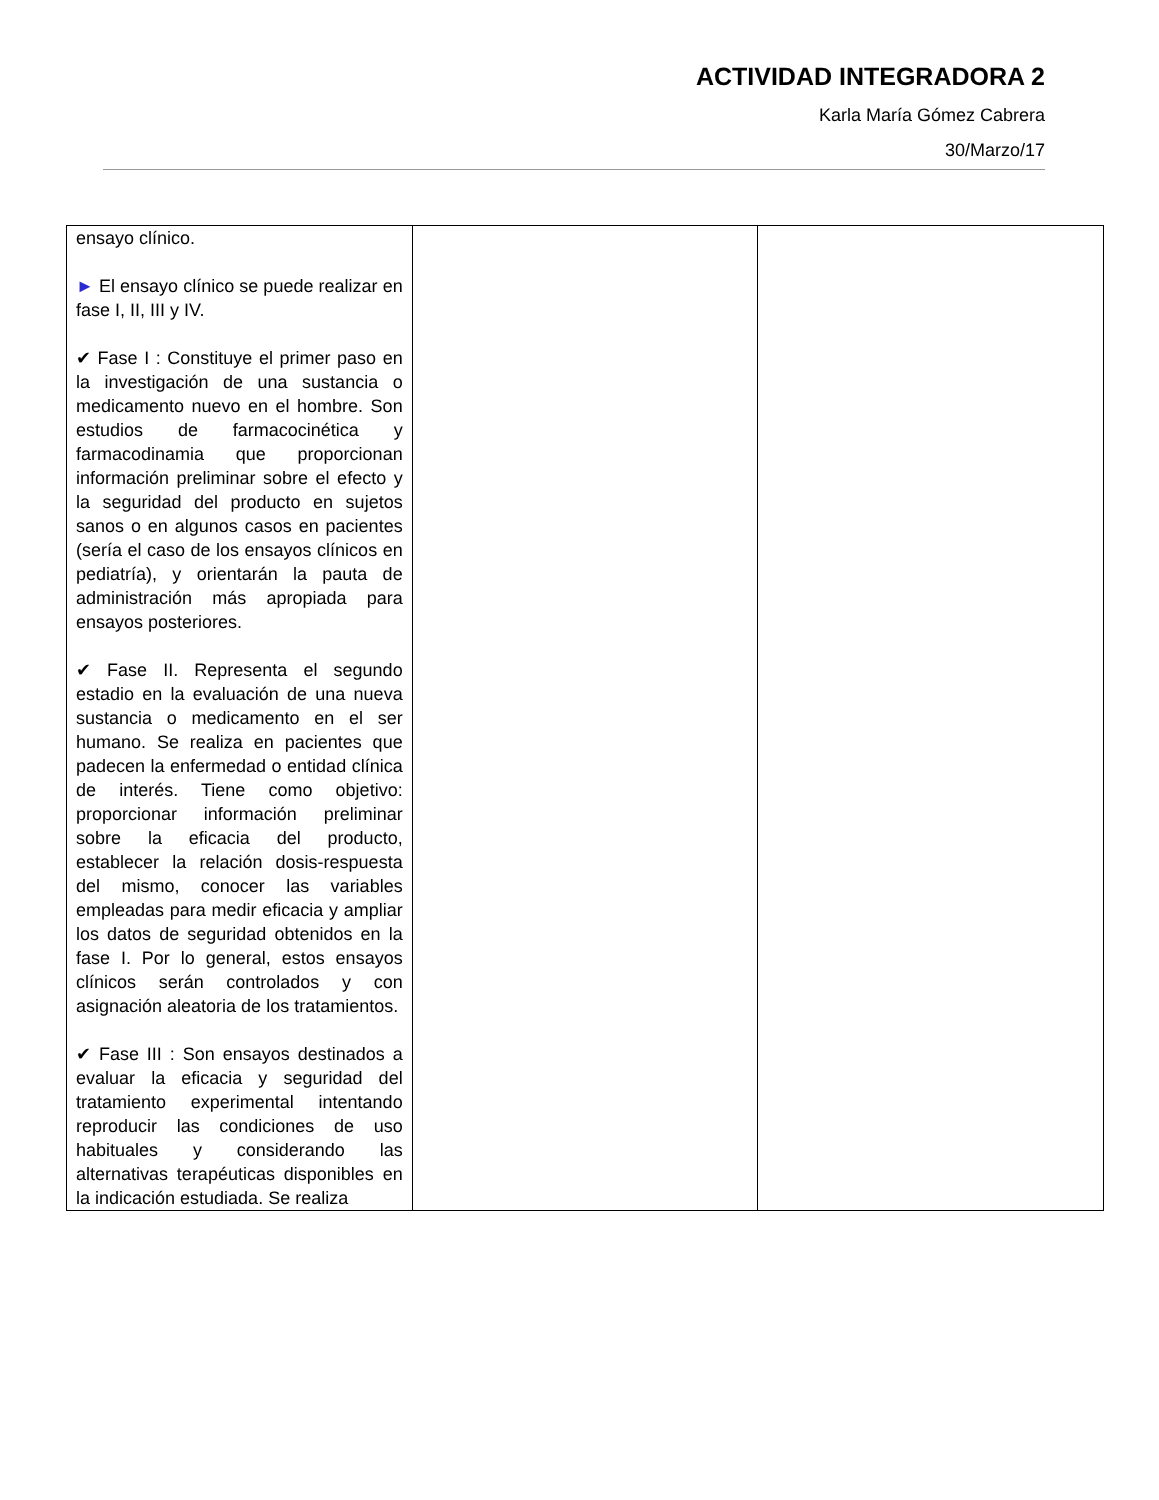ACTIVIDAD INTEGRADORA 2
Karla María Gómez Cabrera
30/Marzo/17
| ensayo clínico. ► El ensayo clínico se puede realizar en fase I, II, III y IV. ✔ Fase I : Constituye el primer paso en la investigación de una sustancia o medicamento nuevo en el hombre. Son estudios de farmacocinética y farmacodinamia que proporcionan información preliminar sobre el efecto y la seguridad del producto en sujetos sanos o en algunos casos en pacientes (sería el caso de los ensayos clínicos en pediatría), y orientarán la pauta de administración más apropiada para ensayos posteriores. ✔ Fase II. Representa el segundo estadio en la evaluación de una nueva sustancia o medicamento en el ser humano. Se realiza en pacientes que padecen la enfermedad o entidad clínica de interés. Tiene como objetivo: proporcionar información preliminar sobre la eficacia del producto, establecer la relación dosis-respuesta del mismo, conocer las variables empleadas para medir eficacia y ampliar los datos de seguridad obtenidos en la fase I. Por lo general, estos ensayos clínicos serán controlados y con asignación aleatoria de los tratamientos. ✔ Fase III : Son ensayos destinados a evaluar la eficacia y seguridad del tratamiento experimental intentando reproducir las condiciones de uso habituales y considerando las alternativas terapéuticas disponibles en la indicación estudiada. Se realiza | | |